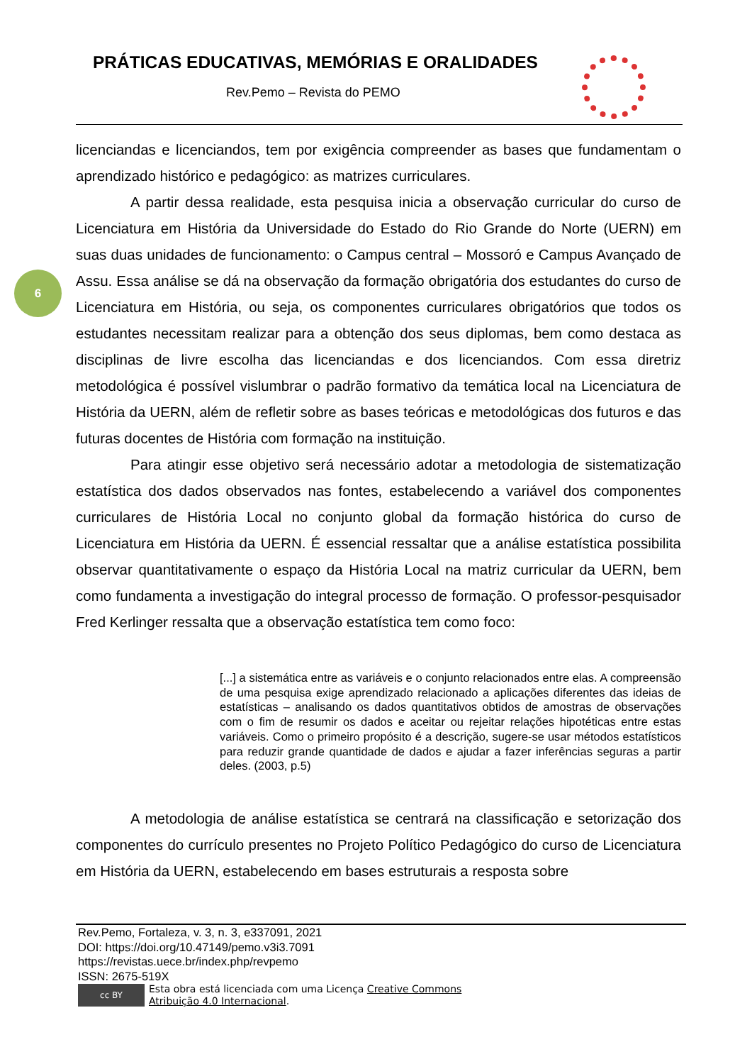PRÁTICAS EDUCATIVAS, MEMÓRIAS E ORALIDADES
Rev.Pemo – Revista do PEMO
6
licenciandas e licenciandos, tem por exigência compreender as bases que fundamentam o aprendizado histórico e pedagógico: as matrizes curriculares.
A partir dessa realidade, esta pesquisa inicia a observação curricular do curso de Licenciatura em História da Universidade do Estado do Rio Grande do Norte (UERN) em suas duas unidades de funcionamento: o Campus central – Mossoró e Campus Avançado de Assu. Essa análise se dá na observação da formação obrigatória dos estudantes do curso de Licenciatura em História, ou seja, os componentes curriculares obrigatórios que todos os estudantes necessitam realizar para a obtenção dos seus diplomas, bem como destaca as disciplinas de livre escolha das licenciandas e dos licenciandos. Com essa diretriz metodológica é possível vislumbrar o padrão formativo da temática local na Licenciatura de História da UERN, além de refletir sobre as bases teóricas e metodológicas dos futuros e das futuras docentes de História com formação na instituição.
Para atingir esse objetivo será necessário adotar a metodologia de sistematização estatística dos dados observados nas fontes, estabelecendo a variável dos componentes curriculares de História Local no conjunto global da formação histórica do curso de Licenciatura em História da UERN. É essencial ressaltar que a análise estatística possibilita observar quantitativamente o espaço da História Local na matriz curricular da UERN, bem como fundamenta a investigação do integral processo de formação. O professor-pesquisador Fred Kerlinger ressalta que a observação estatística tem como foco:
[...] a sistemática entre as variáveis e o conjunto relacionados entre elas. A compreensão de uma pesquisa exige aprendizado relacionado a aplicações diferentes das ideias de estatísticas – analisando os dados quantitativos obtidos de amostras de observações com o fim de resumir os dados e aceitar ou rejeitar relações hipotéticas entre estas variáveis. Como o primeiro propósito é a descrição, sugere-se usar métodos estatísticos para reduzir grande quantidade de dados e ajudar a fazer inferências seguras a partir deles. (2003, p.5)
A metodologia de análise estatística se centrará na classificação e setorização dos componentes do currículo presentes no Projeto Político Pedagógico do curso de Licenciatura em História da UERN, estabelecendo em bases estruturais a resposta sobre
Rev.Pemo, Fortaleza, v. 3, n. 3, e337091, 2021
DOI: https://doi.org/10.47149/pemo.v3i3.7091
https://revistas.uece.br/index.php/revpemo
ISSN: 2675-519X
cc BY
Esta obra está licenciada com uma Licença Creative Commons
Atribuição 4.0 Internacional.